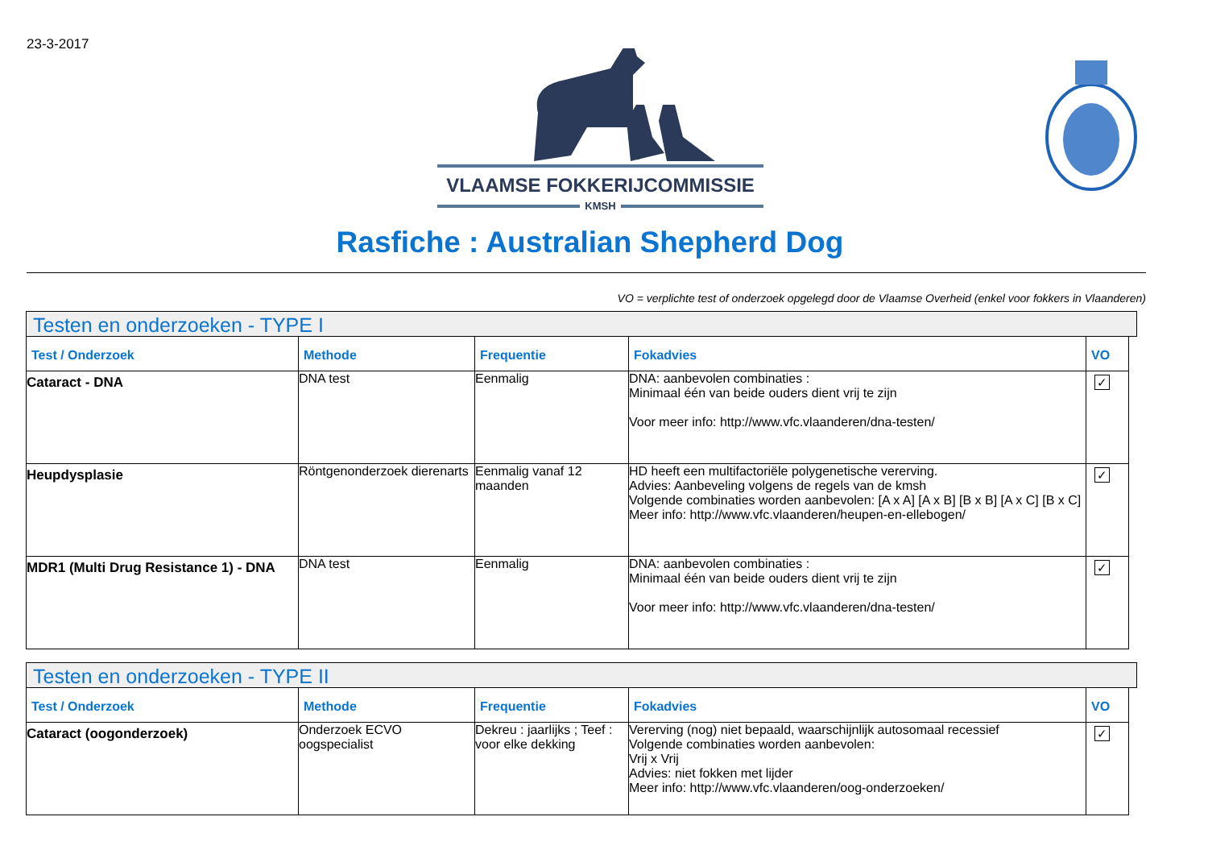23-3-2017
VLAAMSE FOKKERIJCOMMISSIE
KMSH
Rasfiche : Australian Shepherd Dog
VO = verplichte test of onderzoek opgelegd door de Vlaamse Overheid (enkel voor fokkers in Vlaanderen)
Testen en onderzoeken - TYPE I
| Test / Onderzoek | Methode | Frequentie | Fokadvies | VO |
| --- | --- | --- | --- | --- |
| Cataract - DNA | DNA test | Eenmalig | DNA: aanbevolen combinaties : Minimaal één van beide ouders dient vrij te zijn Voor meer info: http://www.vfc.vlaanderen/dna-testen/ | ✓ |
| Heupdysplasie | Röntgenonderzoek dierenarts | Eenmalig vanaf 12 maanden | HD heeft een multifactoriële polygenetische vererving. Advies: Aanbeveling volgens de regels van de kmsh Volgende combinaties worden aanbevolen: [A x A] [A x B] [B x B] [A x C] [B x C] Meer info: http://www.vfc.vlaanderen/heupen-en-ellebogen/ | ✓ |
| MDR1 (Multi Drug Resistance 1) - DNA | DNA test | Eenmalig | DNA: aanbevolen combinaties : Minimaal één van beide ouders dient vrij te zijn Voor meer info: http://www.vfc.vlaanderen/dna-testen/ | ✓ |
Testen en onderzoeken - TYPE II
| Test / Onderzoek | Methode | Frequentie | Fokadvies | VO |
| --- | --- | --- | --- | --- |
| Cataract (oogonderzoek) | Onderzoek ECVO oogspecialist | Dekreu : jaarlijks ; Teef : voor elke dekking | Vererving (nog) niet bepaald, waarschijnlijk autosomaal recessief Volgende combinaties worden aanbevolen: Vrij x Vrij Advies: niet fokken met lijder Meer info: http://www.vfc.vlaanderen/oog-onderzoeken/ | ✓ |